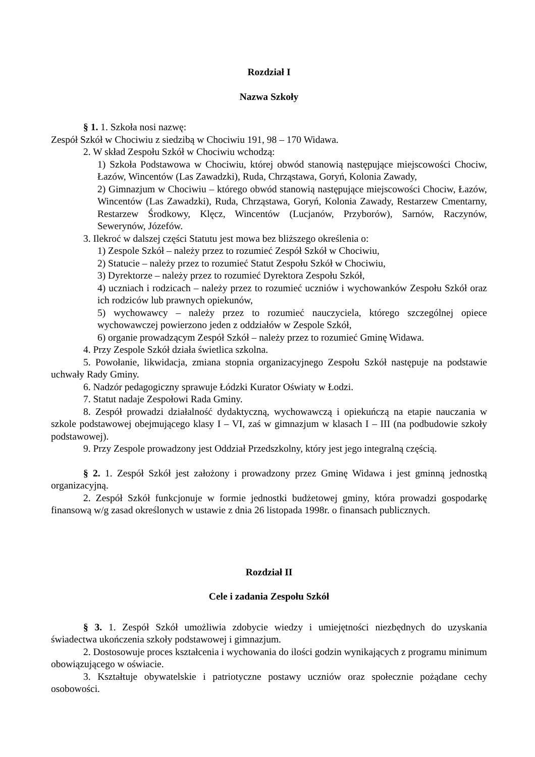Rozdział I
Nazwa Szkoły
§ 1. 1. Szkoła nosi nazwę:
Zespół Szkół w Chociwiu z siedzibą w Chociwiu 191, 98 – 170 Widawa.
2. W skład Zespołu Szkół w Chociwiu wchodzą:
1) Szkoła Podstawowa w Chociwiu, której obwód stanowią następujące miejscowości Chociw, Łazów, Wincentów (Las Zawadzki), Ruda, Chrząstawa, Goryń, Kolonia Zawady,
2) Gimnazjum w Chociwiu – którego obwód stanowią następujące miejscowości Chociw, Łazów, Wincentów (Las Zawadzki), Ruda, Chrząstawa, Goryń, Kolonia Zawady, Restarzew Cmentarny, Restarzew Środkowy, Klęcz, Wincentów (Lucjanów, Przyborów), Sarnów, Raczynów, Sewerynów, Józefów.
3. Ilekroć w dalszej części Statutu jest mowa bez bliższego określenia o:
1) Zespole Szkół – należy przez to rozumieć Zespół Szkół w Chociwiu,
2) Statucie – należy przez to rozumieć Statut Zespołu Szkół w Chociwiu,
3) Dyrektorze – należy przez to rozumieć Dyrektora Zespołu Szkół,
4) uczniach i rodzicach – należy przez to rozumieć uczniów i wychowanków Zespołu Szkół oraz ich rodziców lub prawnych opiekunów,
5) wychowawcy – należy przez to rozumieć nauczyciela, którego szczególnej opiece wychowawczej powierzono jeden z oddziałów w Zespole Szkół,
6) organie prowadzącym Zespół Szkół – należy przez to rozumieć Gminę Widawa.
4. Przy Zespole Szkół działa świetlica szkolna.
5. Powołanie, likwidacja, zmiana stopnia organizacyjnego Zespołu Szkół następuje na podstawie uchwały Rady Gminy.
6. Nadzór pedagogiczny sprawuje Łódzki Kurator Oświaty w Łodzi.
7. Statut nadaje Zespołowi Rada Gminy.
8. Zespół prowadzi działalność dydaktyczną, wychowawczą i opiekuńczą na etapie nauczania w szkole podstawowej obejmującego klasy I – VI, zaś w gimnazjum w klasach I – III (na podbudowie szkoły podstawowej).
9. Przy Zespole prowadzony jest Oddział Przedszkolny, który jest jego integralną częścią.
§ 2. 1. Zespół Szkół jest założony i prowadzony przez Gminę Widawa i jest gminną jednostką organizacyjną.
2. Zespół Szkół funkcjonuje w formie jednostki budżetowej gminy, która prowadzi gospodarkę finansową w/g zasad określonych w ustawie z dnia 26 listopada 1998r. o finansach publicznych.
Rozdział II
Cele i zadania Zespołu Szkół
§ 3. 1. Zespół Szkół umożliwia zdobycie wiedzy i umiejętności niezbędnych do uzyskania świadectwa ukończenia szkoły podstawowej i gimnazjum.
2. Dostosowuje proces kształcenia i wychowania do ilości godzin wynikających z programu minimum obowiązującego w oświacie.
3. Kształtuje obywatelskie i patriotyczne postawy uczniów oraz społecznie pożądane cechy osobowości.